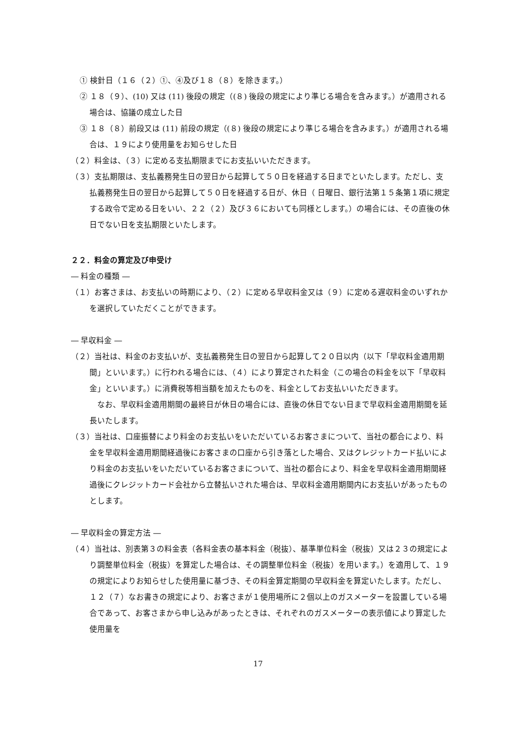① 検針日（１６（２）①、④及び１８（８）を除きます。）
② １８（９）、(10) 又は (11) 後段の規定（(８) 後段の規定により準じる場合を含みます。）が適用される場合は、協議の成立した日
③ １８（８）前段又は (11) 前段の規定（(８) 後段の規定により準じる場合を含みます。）が適用される場合は、１９により使用量をお知らせした日
（２）料金は、（３）に定める支払期限までにお支払いいただきます。
（３）支払期限は、支払義務発生日の翌日から起算して５０日を経過する日までといたします。ただし、支払義務発生日の翌日から起算して５０日を経過する日が、休日（ 日曜日、銀行法第１５条第１項に規定する政令で定める日をいい、２２（２）及び３６においても同様とします。）の場合には、その直後の休日でない日を支払期限といたします。
２２．料金の算定及び申受け
― 料金の種類 ―
（１）お客さまは、お支払いの時期により、（２）に定める早収料金又は（９）に定める遅収料金のいずれかを選択していただくことができます。
― 早収料金 ―
（２）当社は、料金のお支払いが、支払義務発生日の翌日から起算して２０日以内（以下「早収料金適用期間」といいます。）に行われる場合には、（４）により算定された料金（この場合の料金を以下「早収料金」といいます。）に消費税等相当額を加えたものを、料金としてお支払いいただきます。
なお、早収料金適用期間の最終日が休日の場合には、直後の休日でない日まで早収料金適用期間を延長いたします。
（３）当社は、口座振替により料金のお支払いをいただいているお客さまについて、当社の都合により、料金を早収料金適用期間経過後にお客さまの口座から引き落とした場合、又はクレジットカード払いにより料金のお支払いをいただいているお客さまについて、当社の都合により、料金を早収料金適用期間経過後にクレジットカード会社から立替払いされた場合は、早収料金適用期間内にお支払いがあったものとします。
― 早収料金の算定方法 ―
（４）当社は、別表第３の料金表（各料金表の基本料金（税抜）、基準単位料金（税抜）又は２３の規定により調整単位料金（税抜）を算定した場合は、その調整単位料金（税抜）を用います。）を適用して、１９の規定によりお知らせした使用量に基づき、その料金算定期間の早収料金を算定いたします。ただし、１２（７）なお書きの規定により、お客さまが１使用場所に２個以上のガスメーターを設置している場合であって、お客さまから申し込みがあったときは、それぞれのガスメーターの表示値により算定した使用量を
17